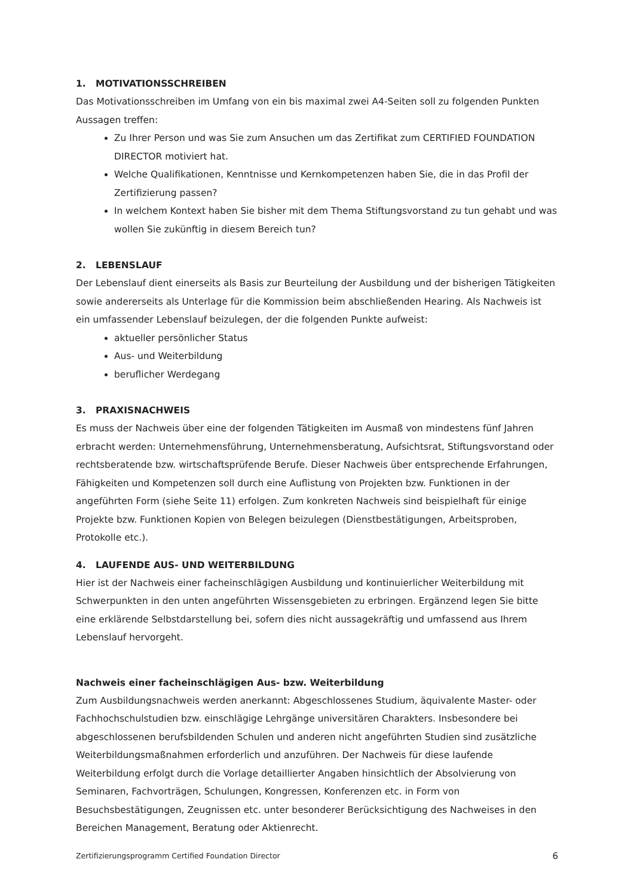1. MOTIVATIONSSCHREIBEN
Das Motivationsschreiben im Umfang von ein bis maximal zwei A4-Seiten soll zu folgenden Punkten Aussagen treffen:
Zu Ihrer Person und was Sie zum Ansuchen um das Zertifikat zum CERTIFIED FOUNDATION DIRECTOR motiviert hat.
Welche Qualifikationen, Kenntnisse und Kernkompetenzen haben Sie, die in das Profil der Zertifizierung passen?
In welchem Kontext haben Sie bisher mit dem Thema Stiftungsvorstand zu tun gehabt und was wollen Sie zukünftig in diesem Bereich tun?
2. LEBENSLAUF
Der Lebenslauf dient einerseits als Basis zur Beurteilung der Ausbildung und der bisherigen Tätigkeiten sowie andererseits als Unterlage für die Kommission beim abschließenden Hearing. Als Nachweis ist ein umfassender Lebenslauf beizulegen, der die folgenden Punkte aufweist:
aktueller persönlicher Status
Aus- und Weiterbildung
beruflicher Werdegang
3. PRAXISNACHWEIS
Es muss der Nachweis über eine der folgenden Tätigkeiten im Ausmaß von mindestens fünf Jahren erbracht werden: Unternehmensführung, Unternehmensberatung, Aufsichtsrat, Stiftungsvorstand oder rechtsberatende bzw. wirtschaftsprüfende Berufe. Dieser Nachweis über entsprechende Erfahrungen, Fähigkeiten und Kompetenzen soll durch eine Auflistung von Projekten bzw. Funktionen in der angeführten Form (siehe Seite 11) erfolgen. Zum konkreten Nachweis sind beispielhaft für einige Projekte bzw. Funktionen Kopien von Belegen beizulegen (Dienstbestätigungen, Arbeitsproben, Protokolle etc.).
4. LAUFENDE AUS- UND WEITERBILDUNG
Hier ist der Nachweis einer facheinschlägigen Ausbildung und kontinuierlicher Weiterbildung mit Schwerpunkten in den unten angeführten Wissensgebieten zu erbringen. Ergänzend legen Sie bitte eine erklärende Selbstdarstellung bei, sofern dies nicht aussagekräftig und umfassend aus Ihrem Lebenslauf hervorgeht.
Nachweis einer facheinschlägigen Aus- bzw. Weiterbildung
Zum Ausbildungsnachweis werden anerkannt: Abgeschlossenes Studium, äquivalente Master- oder Fachhochschulstudien bzw. einschlägige Lehrgänge universitären Charakters. Insbesondere bei abgeschlossenen berufsbildenden Schulen und anderen nicht angeführten Studien sind zusätzliche Weiterbildungsmaßnahmen erforderlich und anzuführen. Der Nachweis für diese laufende Weiterbildung erfolgt durch die Vorlage detaillierter Angaben hinsichtlich der Absolvierung von Seminaren, Fachvorträgen, Schulungen, Kongressen, Konferenzen etc. in Form von Besuchsbestätigungen, Zeugnissen etc. unter besonderer Berücksichtigung des Nachweises in den Bereichen Management, Beratung oder Aktienrecht.
Zertifizierungsprogramm Certified Foundation Director 6